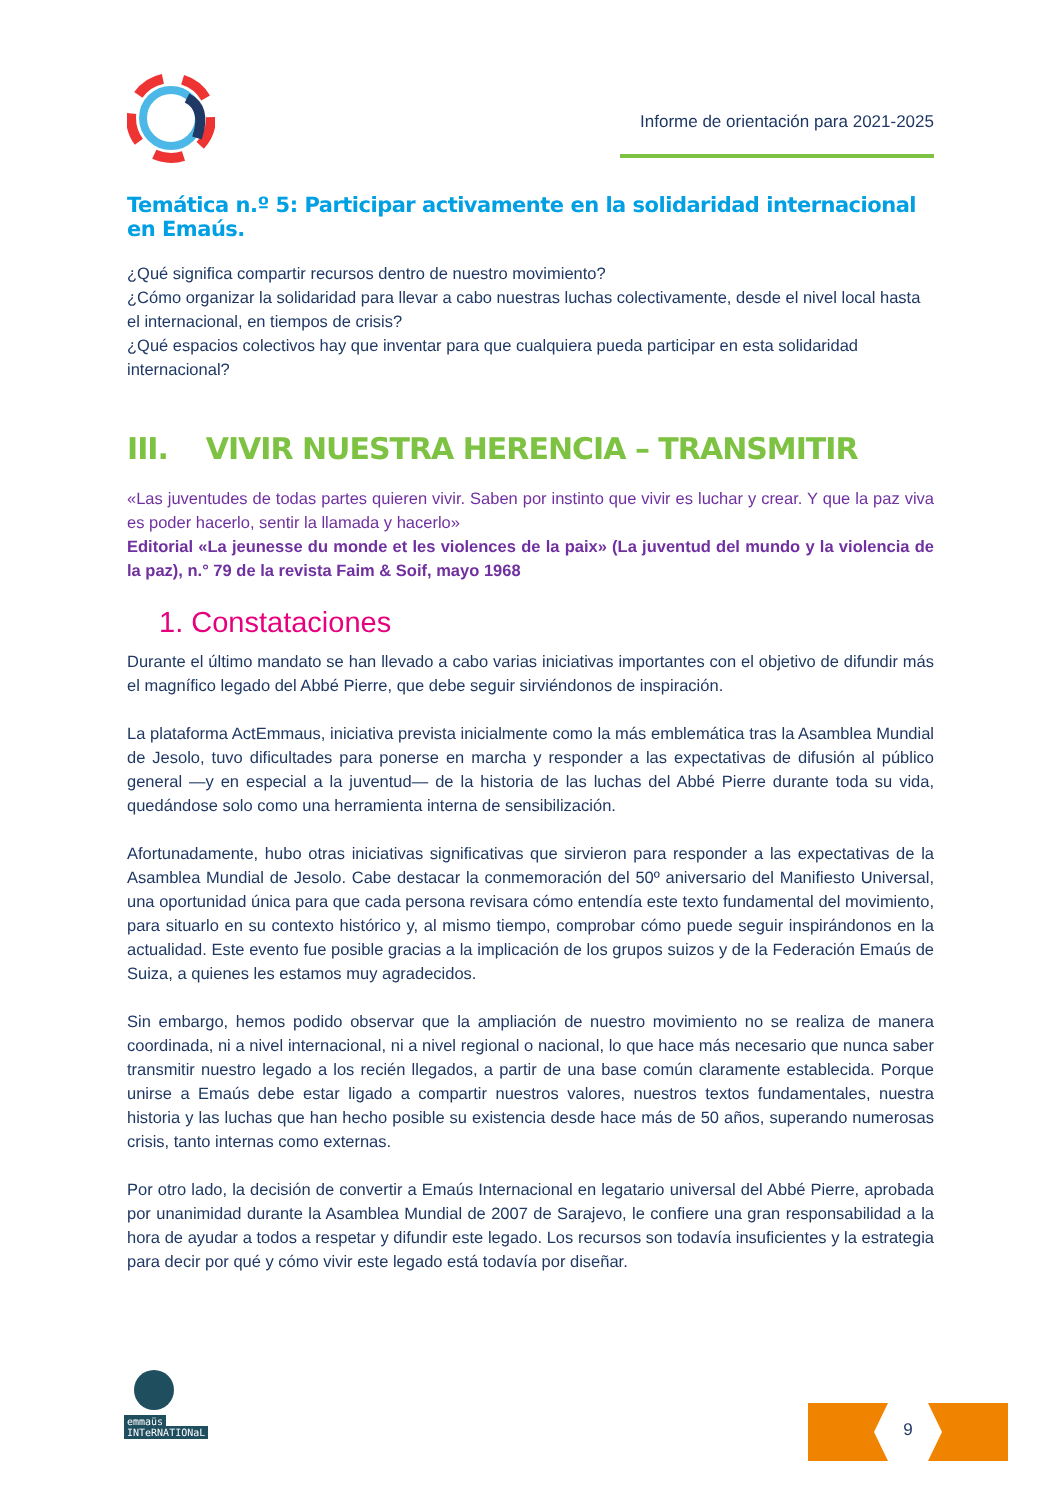Informe de orientación para 2021-2025
Temática n.º 5: Participar activamente en la solidaridad internacional en Emaús.
¿Qué significa compartir recursos dentro de nuestro movimiento?
¿Cómo organizar la solidaridad para llevar a cabo nuestras luchas colectivamente, desde el nivel local hasta el internacional, en tiempos de crisis?
¿Qué espacios colectivos hay que inventar para que cualquiera pueda participar en esta solidaridad internacional?
III. VIVIR NUESTRA HERENCIA – TRANSMITIR
«Las juventudes de todas partes quieren vivir. Saben por instinto que vivir es luchar y crear. Y que la paz viva es poder hacerlo, sentir la llamada y hacerlo»
Editorial «La jeunesse du monde et les violences de la paix» (La juventud del mundo y la violencia de la paz), n.° 79 de la revista Faim & Soif, mayo 1968
1. Constataciones
Durante el último mandato se han llevado a cabo varias iniciativas importantes con el objetivo de difundir más el magnífico legado del Abbé Pierre, que debe seguir sirviéndonos de inspiración.
La plataforma ActEmmaus, iniciativa prevista inicialmente como la más emblemática tras la Asamblea Mundial de Jesolo, tuvo dificultades para ponerse en marcha y responder a las expectativas de difusión al público general —y en especial a la juventud— de la historia de las luchas del Abbé Pierre durante toda su vida, quedándose solo como una herramienta interna de sensibilización.
Afortunadamente, hubo otras iniciativas significativas que sirvieron para responder a las expectativas de la Asamblea Mundial de Jesolo. Cabe destacar la conmemoración del 50º aniversario del Manifiesto Universal, una oportunidad única para que cada persona revisara cómo entendía este texto fundamental del movimiento, para situarlo en su contexto histórico y, al mismo tiempo, comprobar cómo puede seguir inspirándonos en la actualidad. Este evento fue posible gracias a la implicación de los grupos suizos y de la Federación Emaús de Suiza, a quienes les estamos muy agradecidos.
Sin embargo, hemos podido observar que la ampliación de nuestro movimiento no se realiza de manera coordinada, ni a nivel internacional, ni a nivel regional o nacional, lo que hace más necesario que nunca saber transmitir nuestro legado a los recién llegados, a partir de una base común claramente establecida. Porque unirse a Emaús debe estar ligado a compartir nuestros valores, nuestros textos fundamentales, nuestra historia y las luchas que han hecho posible su existencia desde hace más de 50 años, superando numerosas crisis, tanto internas como externas.
Por otro lado, la decisión de convertir a Emaús Internacional en legatario universal del Abbé Pierre, aprobada por unanimidad durante la Asamblea Mundial de 2007 de Sarajevo, le confiere una gran responsabilidad a la hora de ayudar a todos a respetar y difundir este legado. Los recursos son todavía insuficientes y la estrategia para decir por qué y cómo vivir este legado está todavía por diseñar.
emmaüs
INTeRNATIONaL
9